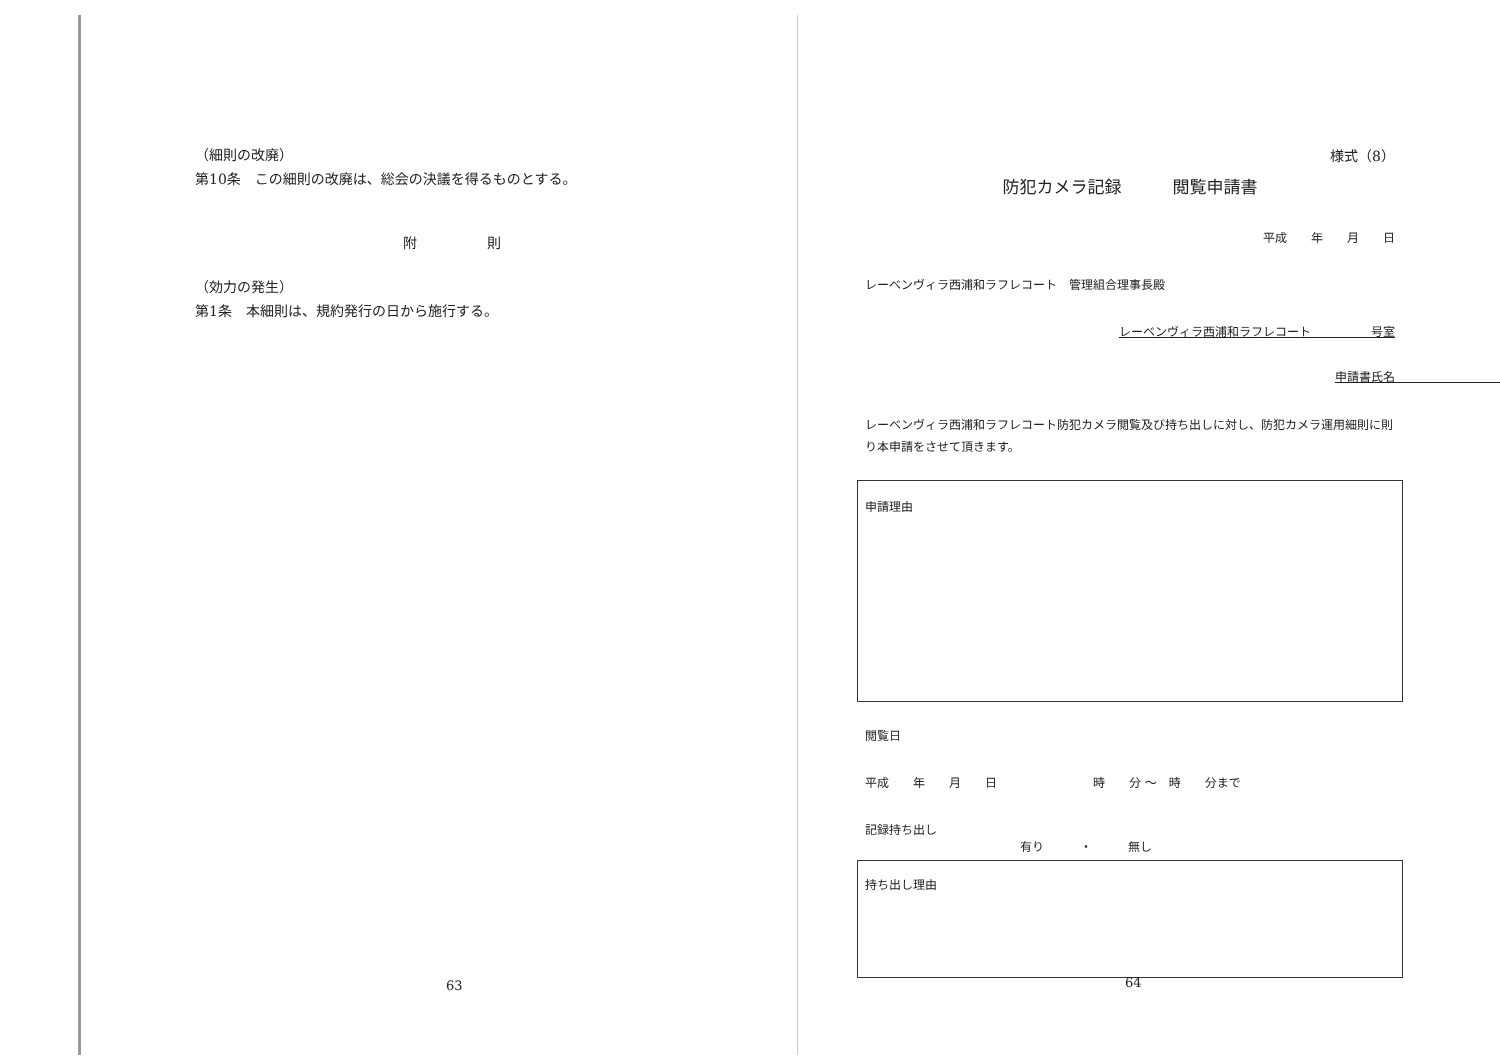（細則の改廃）
第10条　この細則の改廃は、総会の決議を得るものとする。
附　　　　　則
（効力の発生）
第1条　本細則は、規約発行の日から施行する。
63
様式（8）
防犯カメラ記録　　　閲覧申請書
平成　　年　　月　　日
レーベンヴィラ西浦和ラフレコート　管理組合理事長殿
レーベンヴィラ西浦和ラフレコート　　　　　号室
申請書氏名　　　　　　　　　　　　　　　
レーベンヴィラ西浦和ラフレコート防犯カメラ閲覧及び持ち出しに対し、防犯カメラ運用細則に則り本申請をさせて頂きます。
申請理由
閲覧日
平成　　年　　月　　日　　　　　　　　時　　分 ～　時　　分まで
記録持ち出し
有り　　　・　　　無し
持ち出し理由
64